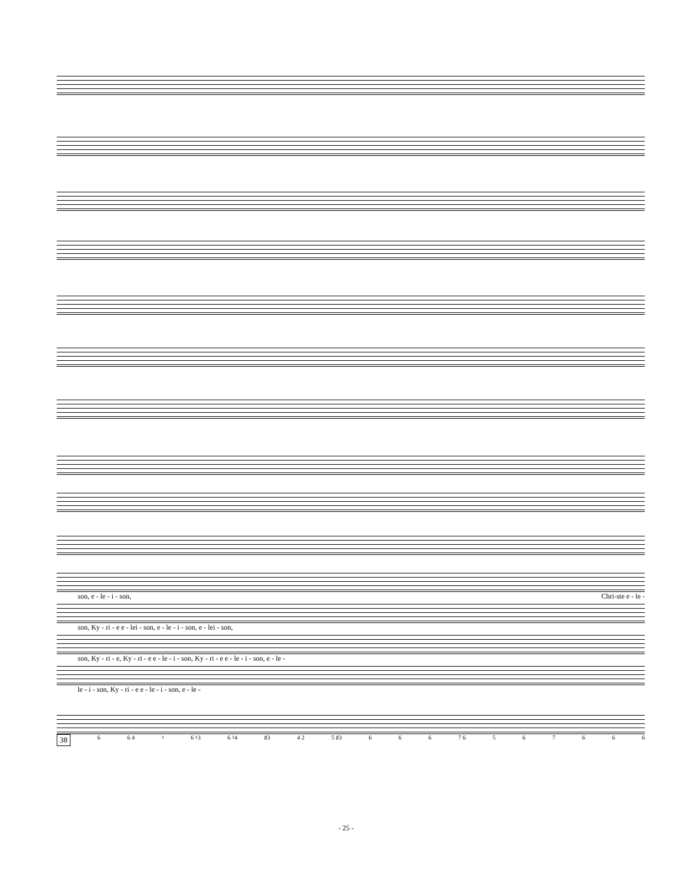son, e - le - i - son, Chri-ste e - le -
son, Ky - ri - e e - lei - son, e - le - i - son, e - lei - son,
son, Ky - ri - e, Ky - ri - e e - le - i - son, Ky - ri - e e - le - i - son, e - le -
le - i - son, Ky - ri - e e - le - i - son, e - le -
38 6 6 4 ♮ 6 ♮3 6 ♮4 ♯3 4 2 5 ♯3 6 6 6 7 6 567666
- 25 -